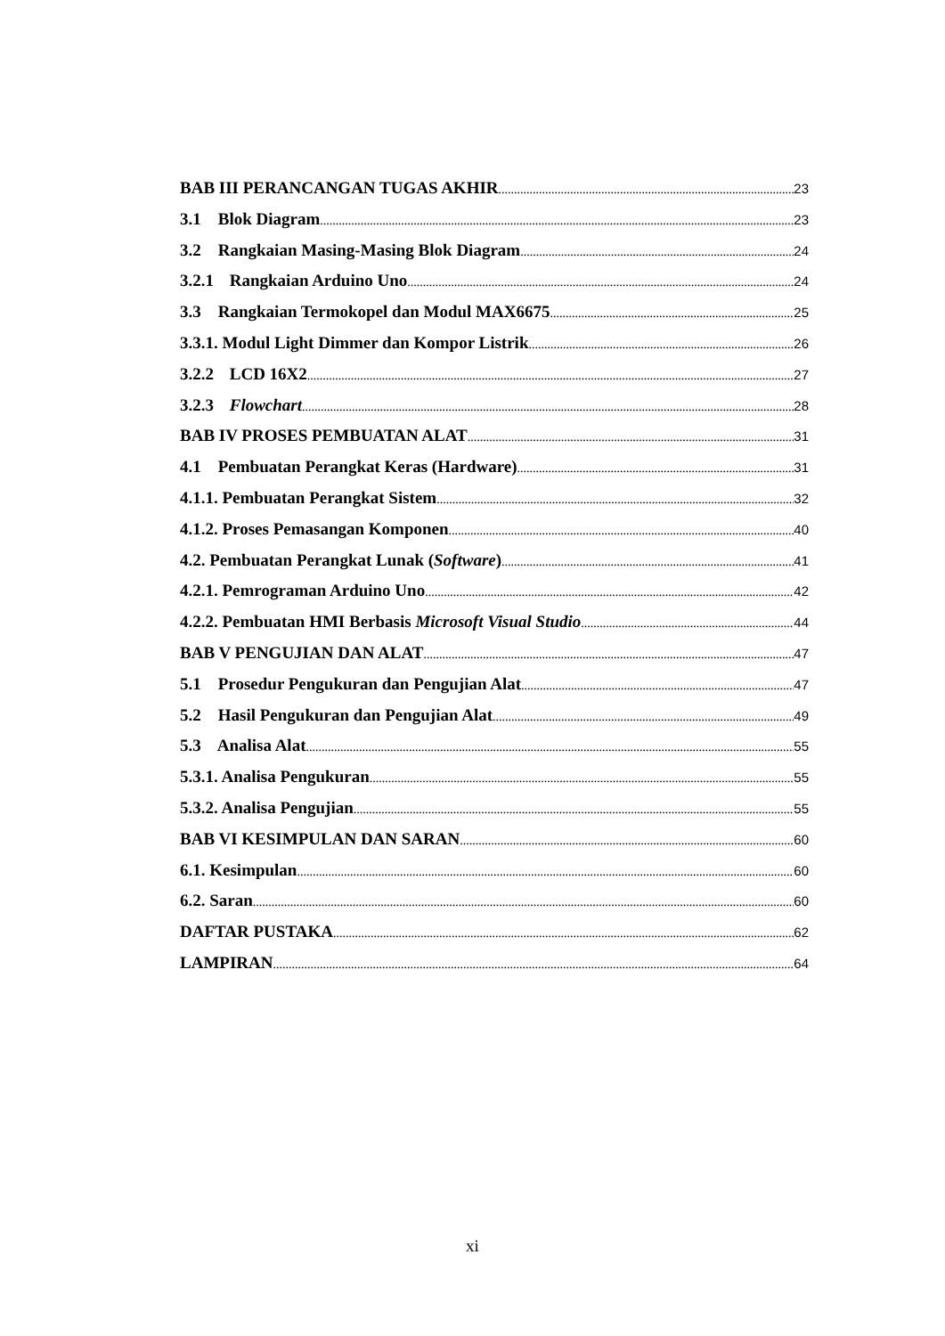BAB III PERANCANGAN TUGAS AKHIR 23
3.1 Blok Diagram 23
3.2 Rangkaian Masing-Masing Blok Diagram 24
3.2.1 Rangkaian Arduino Uno 24
3.3 Rangkaian Termokopel dan Modul MAX6675 25
3.3.1. Modul Light Dimmer dan Kompor Listrik 26
3.2.2 LCD 16X2 27
3.2.3 Flowchart 28
BAB IV PROSES PEMBUATAN ALAT 31
4.1 Pembuatan Perangkat Keras (Hardware) 31
4.1.1. Pembuatan Perangkat Sistem 32
4.1.2. Proses Pemasangan Komponen 40
4.2. Pembuatan Perangkat Lunak (Software) 41
4.2.1. Pemrograman Arduino Uno 42
4.2.2. Pembuatan HMI Berbasis Microsoft Visual Studio 44
BAB V PENGUJIAN DAN ALAT 47
5.1 Prosedur Pengukuran dan Pengujian Alat 47
5.2 Hasil Pengukuran dan Pengujian Alat 49
5.3 Analisa Alat 55
5.3.1. Analisa Pengukuran 55
5.3.2. Analisa Pengujian 55
BAB VI KESIMPULAN DAN SARAN 60
6.1. Kesimpulan 60
6.2. Saran 60
DAFTAR PUSTAKA 62
LAMPIRAN 64
xi